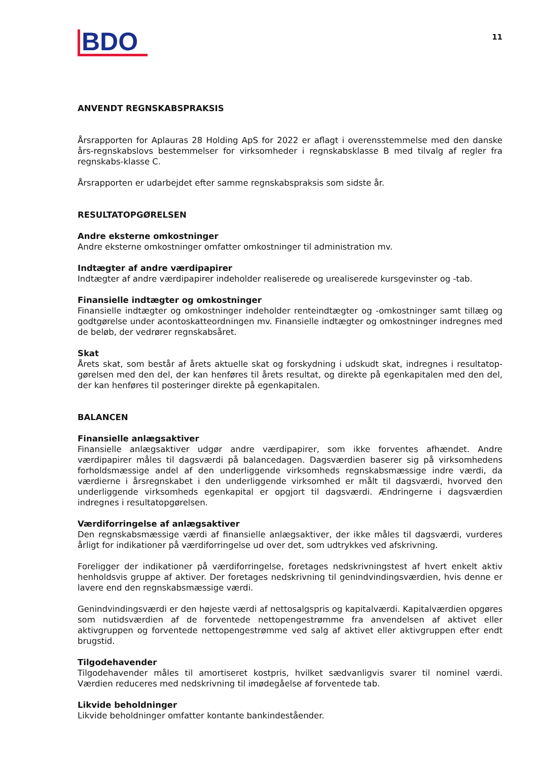BDO
11
ANVENDT REGNSKABSPRAKSIS
Årsrapporten for Aplauras 28 Holding ApS for 2022 er aflagt i overensstemmelse med den danske års-regnskabslovs bestemmelser for virksomheder i regnskabsklasse B med tilvalg af regler fra regnskabs-klasse C.
Årsrapporten er udarbejdet efter samme regnskabspraksis som sidste år.
RESULTATOPGØRELSEN
Andre eksterne omkostninger
Andre eksterne omkostninger omfatter omkostninger til administration mv.
Indtægter af andre værdipapirer
Indtægter af andre værdipapirer indeholder realiserede og urealiserede kursgevinster og -tab.
Finansielle indtægter og omkostninger
Finansielle indtægter og omkostninger indeholder renteindtægter og -omkostninger samt tillæg og godtgørelse under acontoskatteordningen mv. Finansielle indtægter og omkostninger indregnes med de beløb, der vedrører regnskabsåret.
Skat
Årets skat, som består af årets aktuelle skat og forskydning i udskudt skat, indregnes i resultatop-gørelsen med den del, der kan henføres til årets resultat, og direkte på egenkapitalen med den del, der kan henføres til posteringer direkte på egenkapitalen.
BALANCEN
Finansielle anlægsaktiver
Finansielle anlægsaktiver udgør andre værdipapirer, som ikke forventes afhændet. Andre værdipapirer måles til dagsværdi på balancedagen. Dagsværdien baserer sig på virksomhedens forholdsmæssige andel af den underliggende virksomheds regnskabsmæssige indre værdi, da værdierne i årsregnskabet i den underliggende virksomhed er målt til dagsværdi, hvorved den underliggende virksomheds egenkapital er opgjort til dagsværdi. Ændringerne i dagsværdien indregnes i resultatopgørelsen.
Værdiforringelse af anlægsaktiver
Den regnskabsmæssige værdi af finansielle anlægsaktiver, der ikke måles til dagsværdi, vurderes årligt for indikationer på værdiforringelse ud over det, som udtrykkes ved afskrivning.
Foreligger der indikationer på værdiforringelse, foretages nedskrivningstest af hvert enkelt aktiv henholdsvis gruppe af aktiver. Der foretages nedskrivning til genindvindingsværdien, hvis denne er lavere end den regnskabsmæssige værdi.
Genindvindingsværdi er den højeste værdi af nettosalgspris og kapitalværdi. Kapitalværdien opgøres som nutidsværdien af de forventede nettopengestrømme fra anvendelsen af aktivet eller aktivgruppen og forventede nettopengestrømme ved salg af aktivet eller aktivgruppen efter endt brugstid.
Tilgodehavender
Tilgodehavender måles til amortiseret kostpris, hvilket sædvanligvis svarer til nominel værdi. Værdien reduceres med nedskrivning til imødegåelse af forventede tab.
Likvide beholdninger
Likvide beholdninger omfatter kontante bankindeståender.